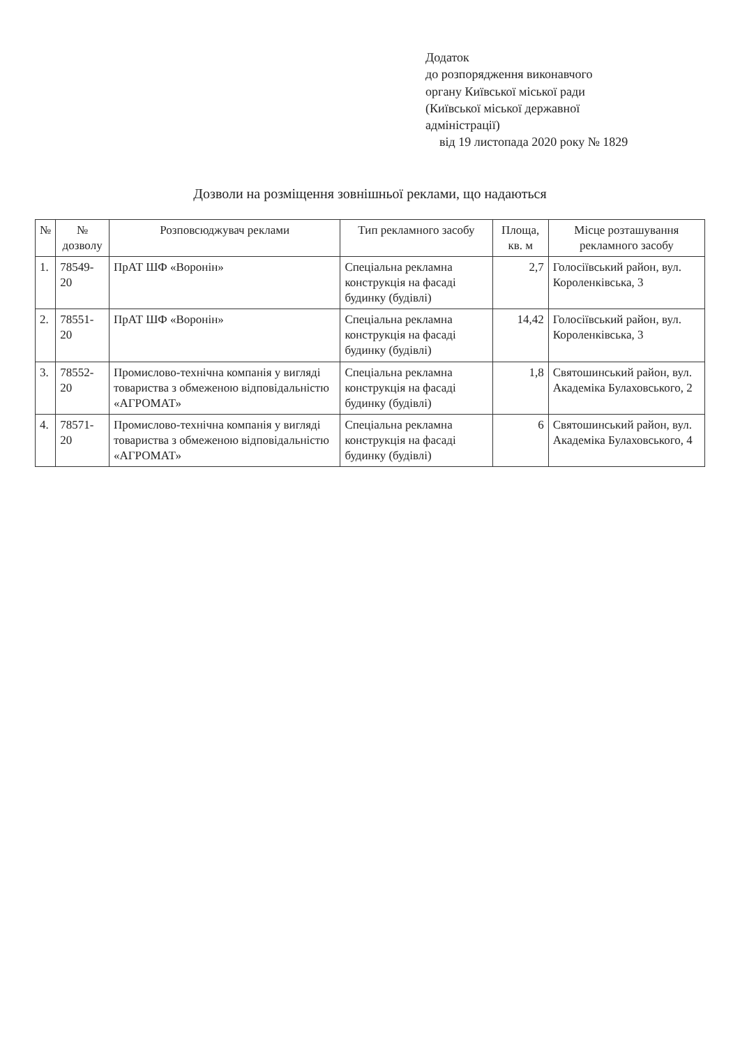Додаток
до розпорядження виконавчого
органу Київської міської ради
(Київської міської державної
адміністрації)
від 19 листопада 2020 року № 1829
Дозволи на розміщення зовнішньої реклами, що надаються
| № | № дозволу | Розповсюджувач реклами | Тип рекламного засобу | Площа, кв. м | Місце розташування рекламного засобу |
| --- | --- | --- | --- | --- | --- |
| 1. | 78549-20 | ПрАТ ШФ «Воронін» | Спеціальна рекламна конструкція на фасаді будинку (будівлі) | 2,7 | Голосіївський район, вул. Короленківська, 3 |
| 2. | 78551-20 | ПрАТ ШФ «Воронін» | Спеціальна рекламна конструкція на фасаді будинку (будівлі) | 14,42 | Голосіївський район, вул. Короленківська, 3 |
| 3. | 78552-20 | Промислово-технічна компанія у вигляді товариства з обмеженою відповідальністю «АГРОМАТ» | Спеціальна рекламна конструкція на фасаді будинку (будівлі) | 1,8 | Святошинський район, вул. Академіка Булаховського, 2 |
| 4. | 78571-20 | Промислово-технічна компанія у вигляді товариства з обмеженою відповідальністю «АГРОМАТ» | Спеціальна рекламна конструкція на фасаді будинку (будівлі) | 6 | Святошинський район, вул. Академіка Булаховського, 4 |